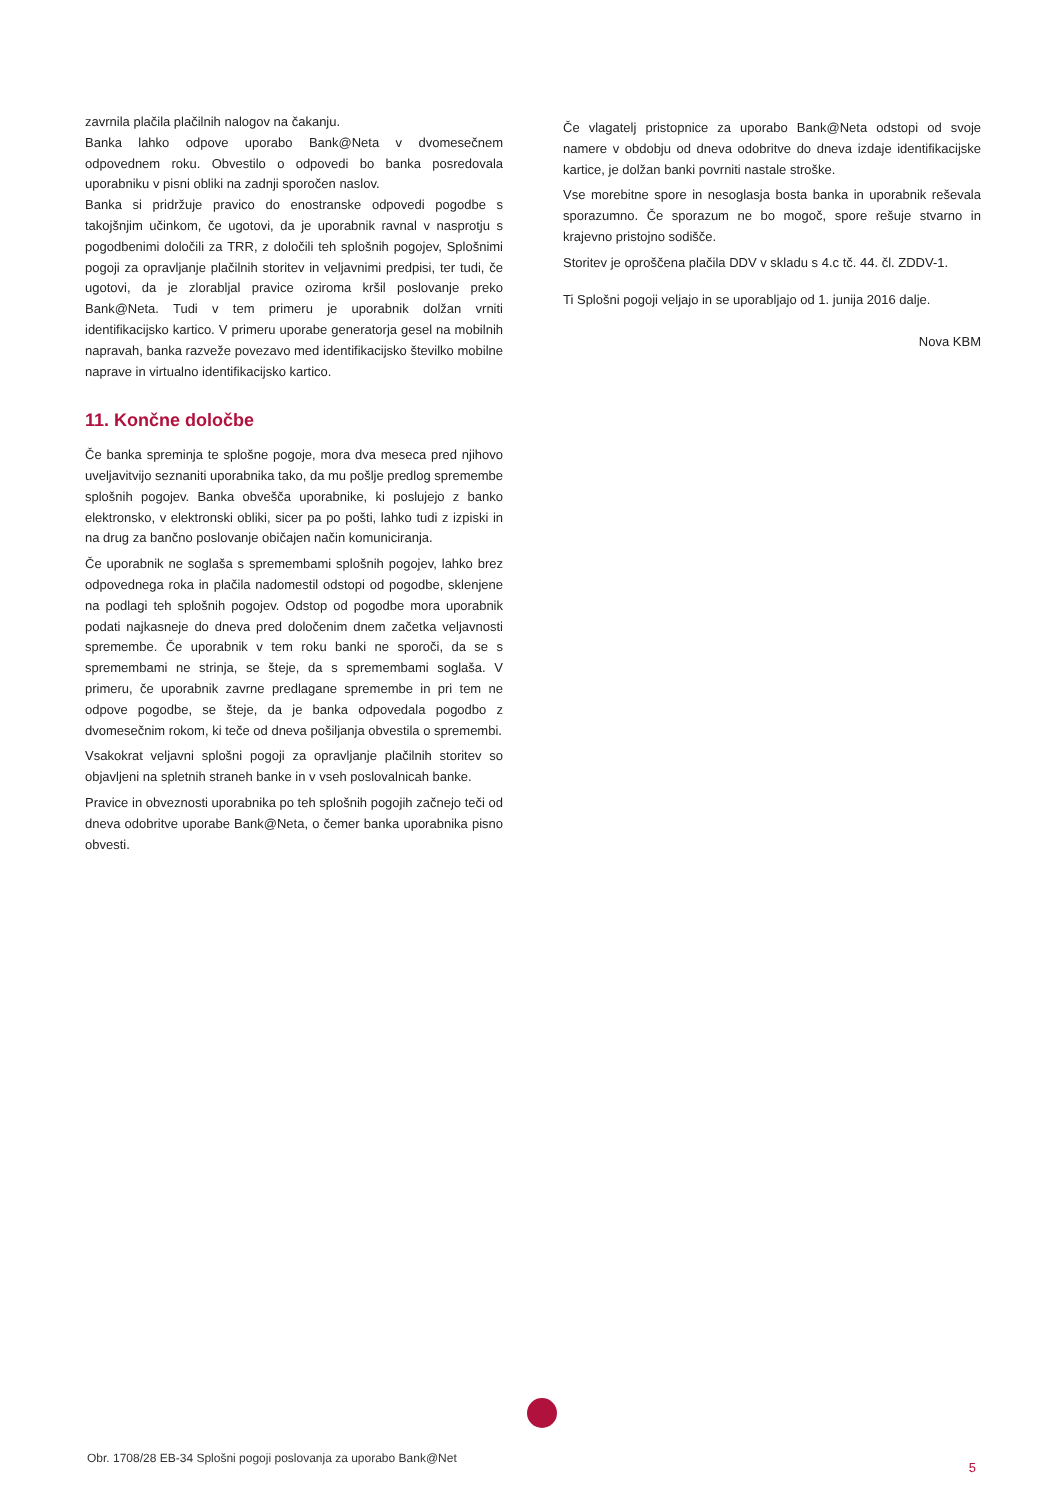zavrnila plačila plačilnih nalogov na čakanju.
Banka lahko odpove uporabo Bank@Neta v dvomesečnem odpovednem roku. Obvestilo o odpovedi bo banka posredovala uporabniku v pisni obliki na zadnji sporočen naslov.
Banka si pridržuje pravico do enostranske odpovedi pogodbe s takojšnjim učinkom, če ugotovi, da je uporabnik ravnal v nasprotju s pogodbenimi določili za TRR, z določili teh splošnih pogojev, Splošnimi pogoji za opravljanje plačilnih storitev in veljavnimi predpisi, ter tudi, če ugotovi, da je zlorabljal pravice oziroma kršil poslovanje preko Bank@Neta. Tudi v tem primeru je uporabnik dolžan vrniti identifikacijsko kartico. V primeru uporabe generatorja gesel na mobilnih napravah, banka razveže povezavo med identifikacijsko številko mobilne naprave in virtualno identifikacijsko kartico.
11. Končne določbe
Če banka spreminja te splošne pogoje, mora dva meseca pred njihovo uveljavitvijo seznaniti uporabnika tako, da mu pošlje predlog spremembe splošnih pogojev. Banka obvešča uporabnike, ki poslujejo z banko elektronsko, v elektronski obliki, sicer pa po pošti, lahko tudi z izpiski in na drug za bančno poslovanje običajen način komuniciranja.
Če uporabnik ne soglaša s spremembami splošnih pogojev, lahko brez odpovednega roka in plačila nadomestil odstopi od pogodbe, sklenjene na podlagi teh splošnih pogojev. Odstop od pogodbe mora uporabnik podati najkasneje do dneva pred določenim dnem začetka veljavnosti spremembe. Če uporabnik v tem roku banki ne sporoči, da se s spremembami ne strinja, se šteje, da s spremembami soglaša. V primeru, če uporabnik zavrne predlagane spremembe in pri tem ne odpove pogodbe, se šteje, da je banka odpovedala pogodbo z dvomesečnim rokom, ki teče od dneva pošiljanja obvestila o spremembi.
Vsakokrat veljavni splošni pogoji za opravljanje plačilnih storitev so objavljeni na spletnih straneh banke in v vseh poslovalnicah banke.
Pravice in obveznosti uporabnika po teh splošnih pogojih začnejo teči od dneva odobritve uporabe Bank@Neta, o čemer banka uporabnika pisno obvesti.
Če vlagatelj pristopnice za uporabo Bank@Neta odstopi od svoje namere v obdobju od dneva odobritve do dneva izdaje identifikacijske kartice, je dolžan banki povrniti nastale stroške.
Vse morebitne spore in nesoglasja bosta banka in uporabnik reševala sporazumno. Če sporazum ne bo mogoč, spore rešuje stvarno in krajevno pristojno sodišče.
Storitev je oproščena plačila DDV v skladu s 4.c tč. 44. čl. ZDDV-1.
Ti Splošni pogoji veljajo in se uporabljajo od 1. junija 2016 dalje.
Nova KBM
Obr. 1708/28 EB-34 Splošni pogoji poslovanja za uporabo Bank@Net
5